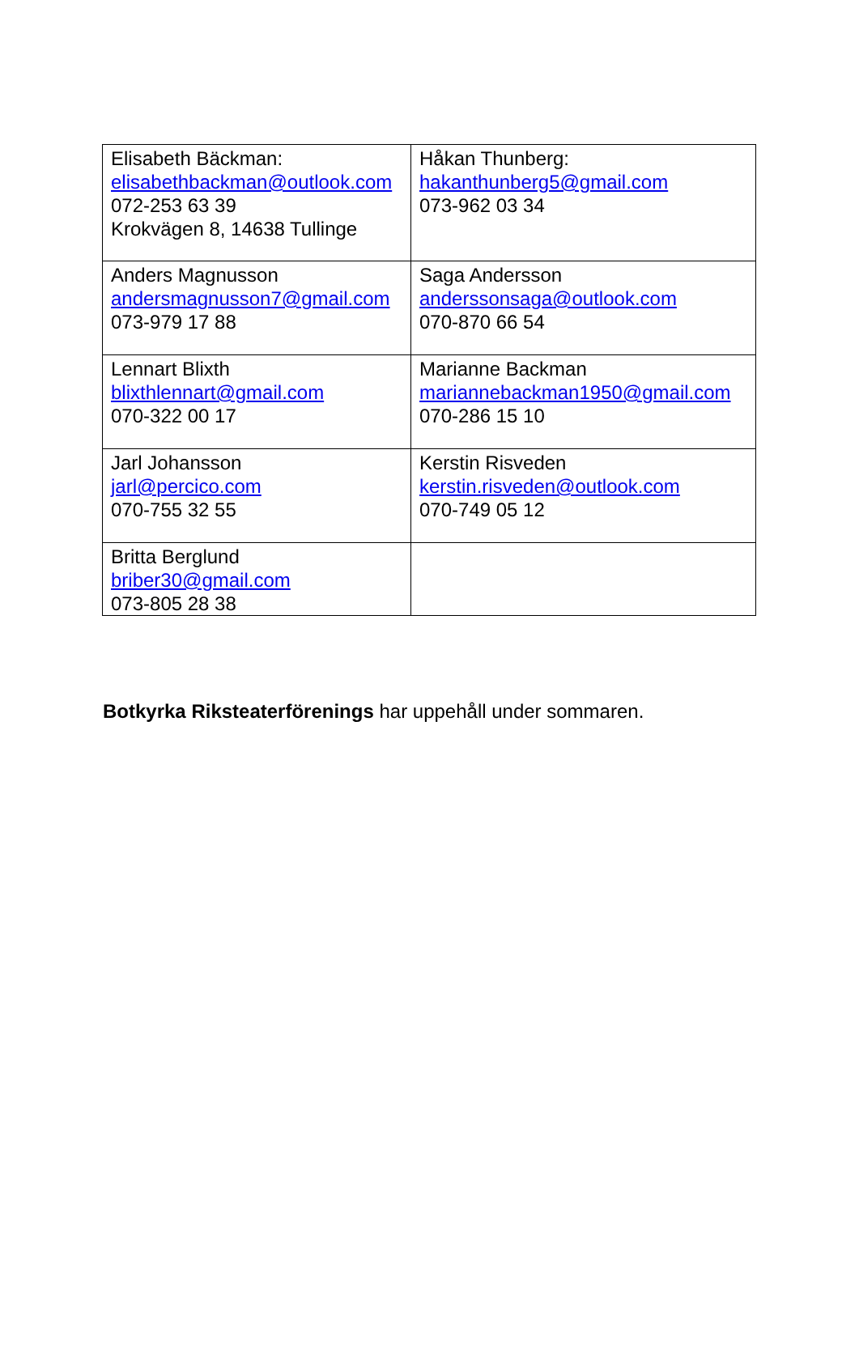| Elisabeth Bäckman: elisabethbackman@outlook.com 072-253 63 39 Krokvägen 8, 14638 Tullinge | Håkan Thunberg: hakanthunberg5@gmail.com 073-962 03 34 |
| Anders Magnusson andersmagnusson7@gmail.com 073-979 17 88 | Saga Andersson anderssonsaga@outlook.com 070-870 66 54 |
| Lennart Blixth blixthlennart@gmail.com 070-322 00 17 | Marianne Backman mariannebackman1950@gmail.com 070-286 15 10 |
| Jarl Johansson jarl@percico.com 070-755 32 55 | Kerstin Risveden kerstin.risveden@outlook.com 070-749 05 12 |
| Britta Berglund briber30@gmail.com 073-805 28 38 | |
Botkyrka Riksteaterförenings har uppehåll under sommaren.